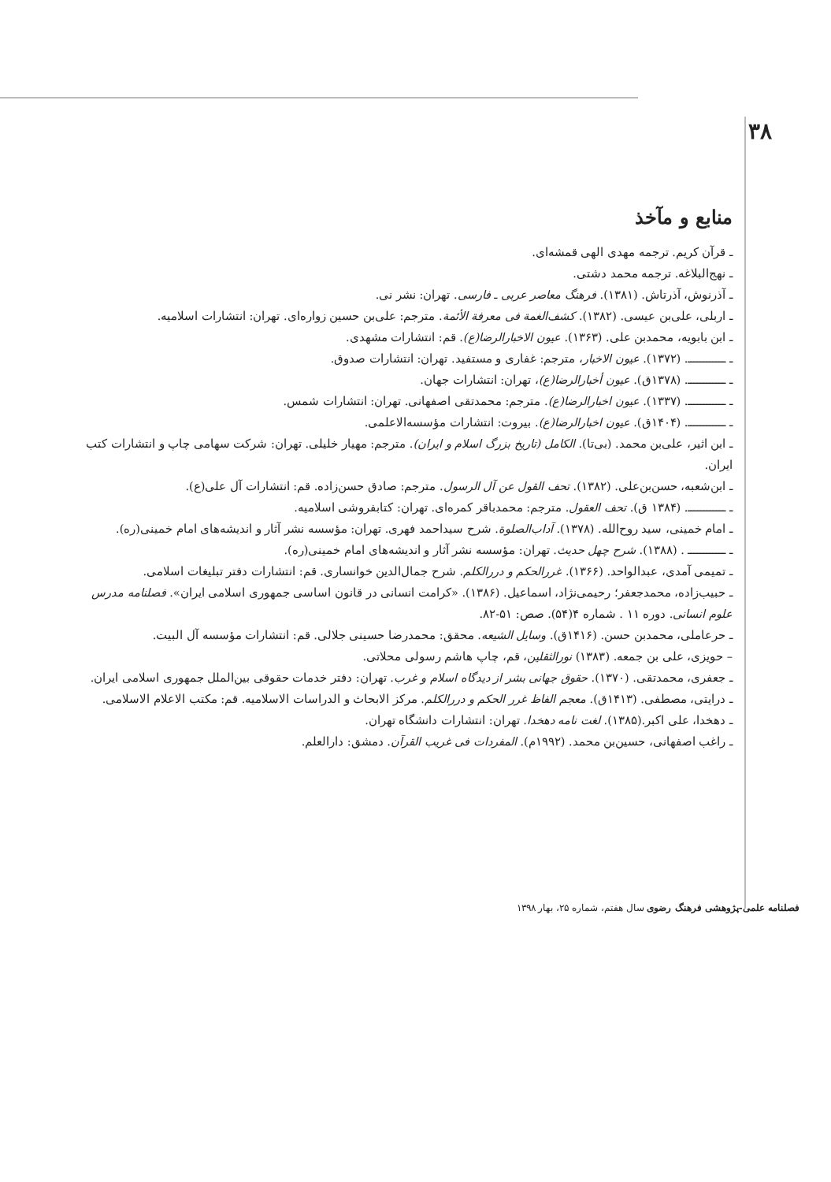۳۸
منابع و مآخذ
ـ قرآن کریم. ترجمه مهدی الهی قمشه‌ای.
ـ نهج‌البلاغه. ترجمه محمد دشتی.
ـ آذرنوش، آذرتاش. (۱۳۸۱). فرهنگ معاصر عربی ـ فارسی. تهران: نشر نی.
ـ اربلی، علی‌بن عیسی. (۱۳۸۲). کشف‌الغمة فی معرفة الأئمة. مترجم: علی‌بن حسین زواره‌ای. تهران: انتشارات اسلامیه.
ـ ابن بابویه، محمدبن علی. (۱۳۶۳). عیون الاخبارالرضا(ع). قم: انتشارات مشهدی.
ـ ــــــــــــ. (۱۳۷۲). عیون الاخبار، مترجم: غفاری و مستفید. تهران: انتشارات صدوق.
ـ ــــــــــــ. (۱۳۷۸ق). عیون أخبارالرضا(ع)، تهران: انتشارات جهان.
ـ ــــــــــــ. (۱۳۳۷). عیون اخبارالرضا(ع). مترجم: محمدتقی اصفهانی. تهران: انتشارات شمس.
ـ ــــــــــــ. (۱۴۰۴ق). عیون اخبارالرضا(ع). بیروت: انتشارات مؤسسه‌الاعلمی.
ـ ابن اثیر، علی‌بن محمد. (بی‌تا). الکامل (تاریخ بزرگ اسلام و ایران). مترجم: مهیار خلیلی. تهران: شرکت سهامی چاپ و انتشارات کتب ایران.
ـ ابن‌شعبه، حسن‌بن‌علی. (۱۳۸۲). تحف القول عن آل الرسول. مترجم: صادق حسن‌زاده. قم: انتشارات آل علی(ع).
ـ ــــــــــــ. (۱۳۸۴ ق). تحف العقول. مترجم: محمدباقر کمره‌ای. تهران: کتابفروشی اسلامیه.
ـ امام خمینی، سید روح‌الله. (۱۳۷۸). آداب‌الصلوة. شرح سیداحمد فهری. تهران: مؤسسه نشر آثار و اندیشه‌های امام خمینی(ره).
ـ ــــــــــــ . (۱۳۸۸). شرح چهل حدیث. تهران: مؤسسه نشر آثار و اندیشه‌های امام خمینی(ره).
ـ تمیمی آمدی، عبدالواحد. (۱۳۶۶). غررالحکم و دررالکلم. شرح جمال‌الدین خوانساری. قم: انتشارات دفتر تبلیغات اسلامی.
ـ حبیب‌زاده، محمدجعفر؛ رحیمی‌نژاد، اسماعیل. (۱۳۸۶). «کرامت انسانی در قانون اساسی جمهوری اسلامی ایران». فصلنامه مدرس علوم انسانی. دوره ۱۱ . شماره ۴(۵۴). صص: ۵۱-۸۲.
ـ حرعاملی، محمدبن حسن. (۱۴۱۶ق). وسایل الشیعه. محقق: محمدرضا حسینی جلالی. قم: انتشارات مؤسسه آل البیت.
– حویزی، علی بن جمعه. (۱۳۸۳) نورالثقلین، قم، چاپ هاشم رسولی محلاتی.
ـ جعفری، محمدتقی. (۱۳۷۰). حقوق جهانی بشر از دیدگاه اسلام و غرب. تهران: دفتر خدمات حقوقی بین‌الملل جمهوری اسلامی ایران.
ـ درایتی، مصطفی. (۱۴۱۳ق). معجم الفاظ غرر الحکم و دررالکلم. مرکز الابحاث و الدراسات الاسلامیه. قم: مکتب الاعلام الاسلامی.
ـ دهخدا، علی اکبر.(۱۳۸۵). لغت نامه دهخدا. تهران: انتشارات دانشگاه تهران.
ـ راغب اصفهانی، حسین‌بن محمد. (۱۹۹۲م). المفردات فی غریب القرآن. دمشق: دارالعلم.
فصلنامه علمی-پژوهشی فرهنگ رضوی سال هفتم، شماره ۲۵، بهار ۱۳۹۸